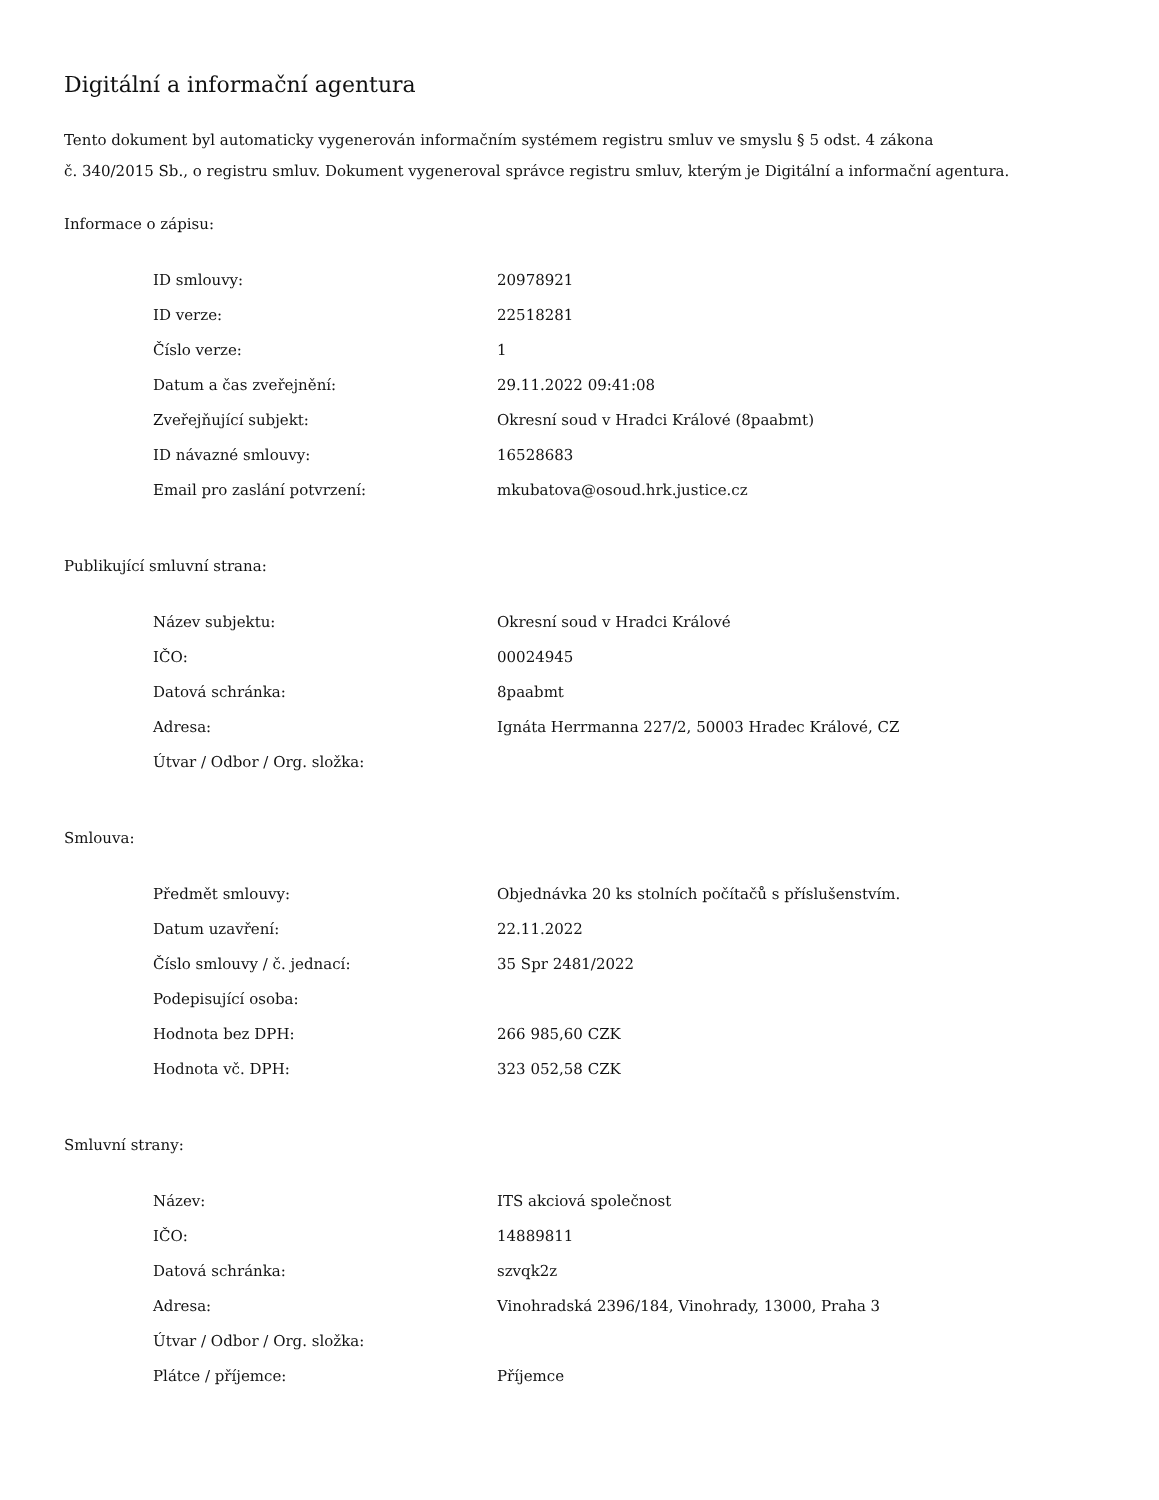Digitální a informační agentura
Tento dokument byl automaticky vygenerován informačním systémem registru smluv ve smyslu § 5 odst. 4 zákona
č. 340/2015 Sb., o registru smluv. Dokument vygeneroval správce registru smluv, kterým je Digitální a informační agentura.
Informace o zápisu:
| ID smlouvy: | 20978921 |
| ID verze: | 22518281 |
| Číslo verze: | 1 |
| Datum a čas zveřejnění: | 29.11.2022 09:41:08 |
| Zveřejňující subjekt: | Okresní soud v Hradci Králové (8paabmt) |
| ID návazné smlouvy: | 16528683 |
| Email pro zaslání potvrzení: | mkubatova@osoud.hrk.justice.cz |
Publikující smluvní strana:
| Název subjektu: | Okresní soud v Hradci Králové |
| IČO: | 00024945 |
| Datová schránka: | 8paabmt |
| Adresa: | Ignáta Herrmanna 227/2, 50003 Hradec Králové, CZ |
| Útvar / Odbor / Org. složka: | |
Smlouva:
| Předmět smlouvy: | Objednávka 20 ks stolních počítačů s příslušenstvím. |
| Datum uzavření: | 22.11.2022 |
| Číslo smlouvy / č. jednací: | 35 Spr 2481/2022 |
| Podepisující osoba: | |
| Hodnota bez DPH: | 266 985,60 CZK |
| Hodnota vč. DPH: | 323 052,58 CZK |
Smluvní strany:
| Název: | ITS akciová společnost |
| IČO: | 14889811 |
| Datová schránka: | szvqk2z |
| Adresa: | Vinohradská 2396/184, Vinohrady, 13000, Praha 3 |
| Útvar / Odbor / Org. složka: | |
| Plátce / příjemce: | Příjemce |